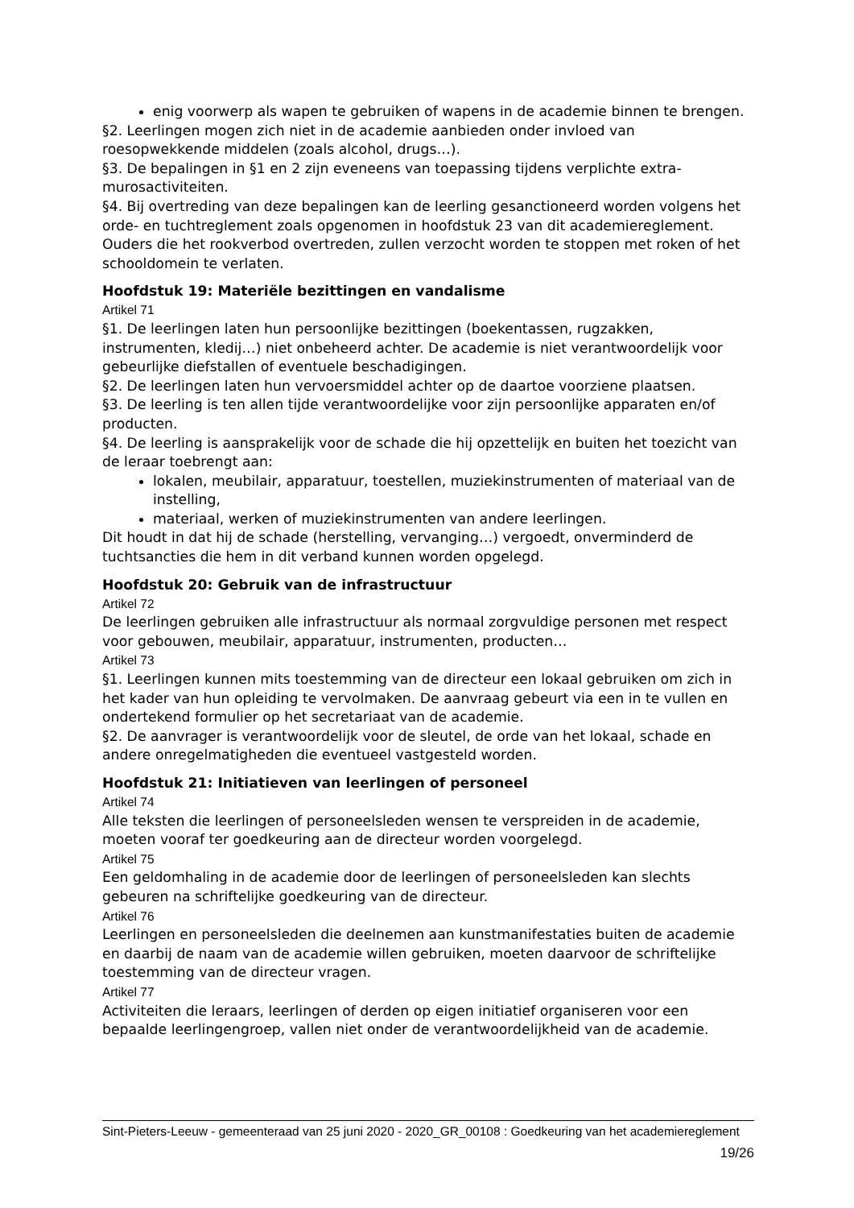enig voorwerp als wapen te gebruiken of wapens in de academie binnen te brengen.
§2. Leerlingen mogen zich niet in de academie aanbieden onder invloed van roesopwekkende middelen (zoals alcohol, drugs…).
§3. De bepalingen in §1 en 2 zijn eveneens van toepassing tijdens verplichte extra-murosactiviteiten.
§4. Bij overtreding van deze bepalingen kan de leerling gesanctioneerd worden volgens het orde- en tuchtreglement zoals opgenomen in hoofdstuk 23 van dit academiereglement. Ouders die het rookverbod overtreden, zullen verzocht worden te stoppen met roken of het schooldomein te verlaten.
Hoofdstuk 19: Materiële bezittingen en vandalisme
Artikel 71
§1. De leerlingen laten hun persoonlijke bezittingen (boekentassen, rugzakken, instrumenten, kledij…) niet onbeheerd achter. De academie is niet verantwoordelijk voor gebeurlijke diefstallen of eventuele beschadigingen.
§2. De leerlingen laten hun vervoersmiddel achter op de daartoe voorziene plaatsen.
§3. De leerling is ten allen tijde verantwoordelijke voor zijn persoonlijke apparaten en/of producten.
§4. De leerling is aansprakelijk voor de schade die hij opzettelijk en buiten het toezicht van de leraar toebrengt aan:
lokalen, meubilair, apparatuur, toestellen, muziekinstrumenten of materiaal van de instelling,
materiaal, werken of muziekinstrumenten van andere leerlingen.
Dit houdt in dat hij de schade (herstelling, vervanging…) vergoedt, onverminderd de tuchtsancties die hem in dit verband kunnen worden opgelegd.
Hoofdstuk 20: Gebruik van de infrastructuur
Artikel 72
De leerlingen gebruiken alle infrastructuur als normaal zorgvuldige personen met respect voor gebouwen, meubilair, apparatuur, instrumenten, producten…
Artikel 73
§1. Leerlingen kunnen mits toestemming van de directeur een lokaal gebruiken om zich in het kader van hun opleiding te vervolmaken. De aanvraag gebeurt via een in te vullen en ondertekend formulier op het secretariaat van de academie.
§2. De aanvrager is verantwoordelijk voor de sleutel, de orde van het lokaal, schade en andere onregelmatigheden die eventueel vastgesteld worden.
Hoofdstuk 21: Initiatieven van leerlingen of personeel
Artikel 74
Alle teksten die leerlingen of personeelsleden wensen te verspreiden in de academie, moeten vooraf ter goedkeuring aan de directeur worden voorgelegd.
Artikel 75
Een geldomhaling in de academie door de leerlingen of personeelsleden kan slechts gebeuren na schriftelijke goedkeuring van de directeur.
Artikel 76
Leerlingen en personeelsleden die deelnemen aan kunstmanifestaties buiten de academie en daarbij de naam van de academie willen gebruiken, moeten daarvoor de schriftelijke toestemming van de directeur vragen.
Artikel 77
Activiteiten die leraars, leerlingen of derden op eigen initiatief organiseren voor een bepaalde leerlingengroep, vallen niet onder de verantwoordelijkheid van de academie.
Sint-Pieters-Leeuw - gemeenteraad van 25 juni 2020 - 2020_GR_00108 : Goedkeuring van het academiereglement
19/26